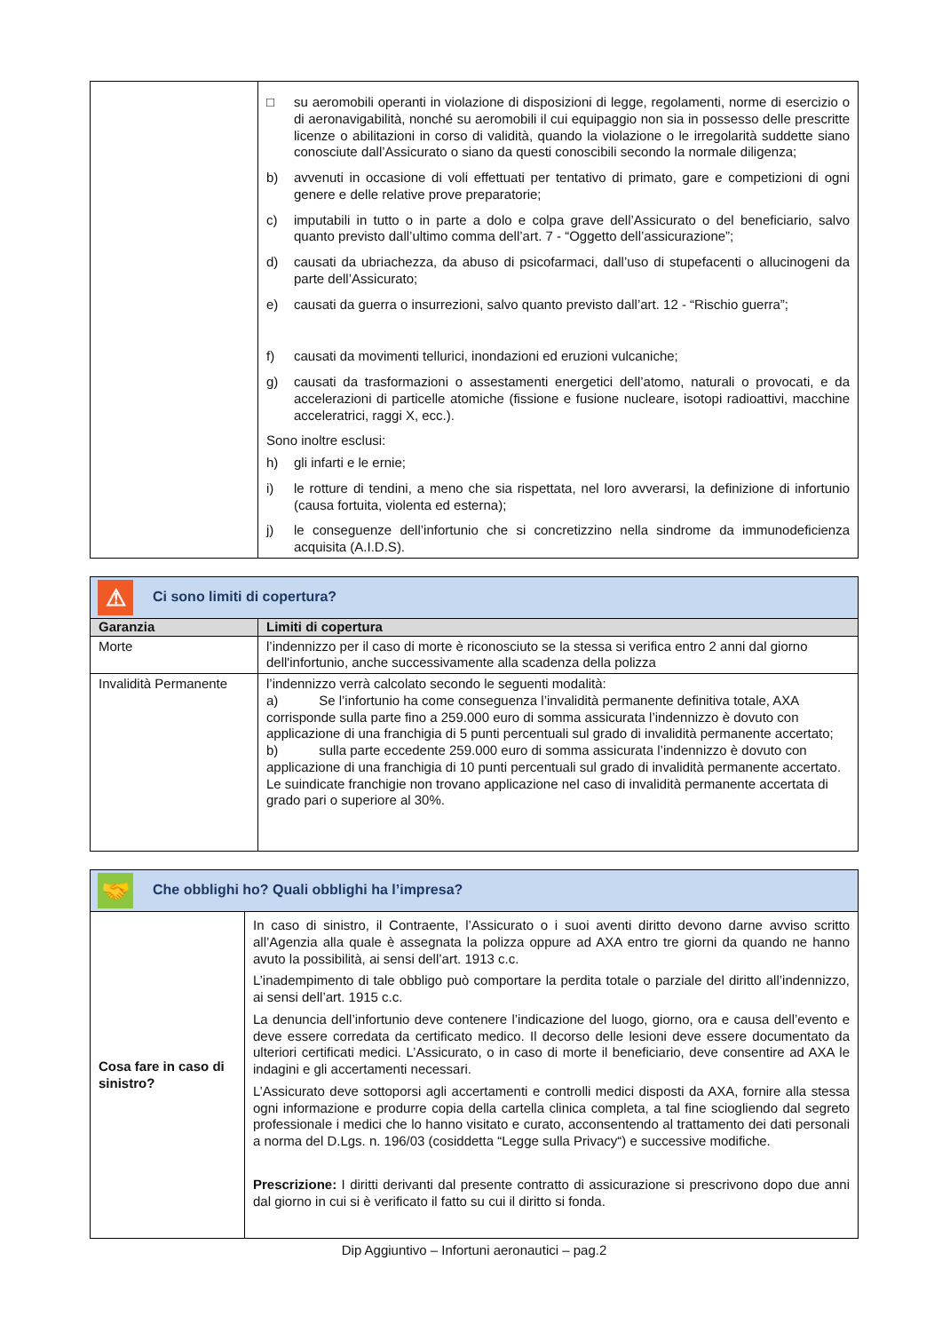| | □ su aeromobili operanti in violazione di disposizioni di legge, regolamenti, norme di esercizio o di aeronavigabilità, nonché su aeromobili il cui equipaggio non sia in possesso delle prescritte licenze o abilitazioni in corso di validità, quando la violazione o le irregolarità suddette siano conosciute dall’Assicurato o siano da questi conoscibili secondo la normale diligenza; b) avvenuti in occasione di voli effettuati per tentativo di primato, gare e competizioni di ogni genere e delle relative prove preparatorie; c) imputabili in tutto o in parte a dolo e colpa grave dell’Assicurato o del beneficiario, salvo quanto previsto dall’ultimo comma dell’art. 7 - “Oggetto dell’assicurazione”; d) causati da ubriachezza, da abuso di psicofarmaci, dall’uso di stupefacenti o allucinogeni da parte dell’Assicurato; e) causati da guerra o insurrezioni, salvo quanto previsto dall’art. 12 - “Rischio guerra”; f) causati da movimenti tellurici, inondazioni ed eruzioni vulcaniche; g) causati da trasformazioni o assestamenti energetici dell’atomo, naturali o provocati, e da accelerazioni di particelle atomiche (fissione e fusione nucleare, isotopi radioattivi, macchine acceleratrici, raggi X, ecc.). Sono inoltre esclusi: h) gli infarti e le ernie; i) le rotture di tendini, a meno che sia rispettata, nel loro avverarsi, la definizione di infortunio (causa fortuita, violenta ed esterna); j) le conseguenze dell’infortunio che si concretizzino nella sindrome da immunodeficienza acquisita (A.I.D.S). |
| ⚠ Ci sono limiti di copertura? | |
| Garanzia | Limiti di copertura |
| Morte | l’indennizzo per il caso di morte è riconosciuto se la stessa si verifica entro 2 anni dal giorno dell'infortunio, anche successivamente alla scadenza della polizza |
| Invalidità Permanente | l’indennizzo verrà calcolato secondo le seguenti modalità: a) Se l’infortunio ha come conseguenza l’invalidità permanente definitiva totale, AXA corrisponde sulla parte fino a 259.000 euro di somma assicurata l’indennizzo è dovuto con applicazione di una franchigia di 5 punti percentuali sul grado di invalidità permanente accertato; b) sulla parte eccedente 259.000 euro di somma assicurata l’indennizzo è dovuto con applicazione di una franchigia di 10 punti percentuali sul grado di invalidità permanente accertato. Le suindicate franchigie non trovano applicazione nel caso di invalidità permanente accertata di grado pari o superiore al 30%. |
| 🤝 Che obblighi ho? Quali obblighi ha l’impresa? | |
| Cosa fare in caso di sinistro? | In caso di sinistro, il Contraente, l’Assicurato o i suoi aventi diritto devono darne avviso scritto all’Agenzia alla quale è assegnata la polizza oppure ad AXA entro tre giorni da quando ne hanno avuto la possibilità, ai sensi dell’art. 1913 c.c. L’inadempimento di tale obbligo può comportare la perdita totale o parziale del diritto all’indennizzo, ai sensi dell’art. 1915 c.c. La denuncia dell’infortunio deve contenere l’indicazione del luogo, giorno, ora e causa dell’evento e deve essere corredata da certificato medico. Il decorso delle lesioni deve essere documentato da ulteriori certificati medici. L’Assicurato, o in caso di morte il beneficiario, deve consentire ad AXA le indagini e gli accertamenti necessari. L’Assicurato deve sottoporsi agli accertamenti e controlli medici disposti da AXA, fornire alla stessa ogni informazione e produrre copia della cartella clinica completa, a tal fine sciogliendo dal segreto professionale i medici che lo hanno visitato e curato, acconsentendo al trattamento dei dati personali a norma del D.Lgs. n. 196/03 (cosiddetta “Legge sulla Privacy“) e successive modifiche. Prescrizione: I diritti derivanti dal presente contratto di assicurazione si prescrivono dopo due anni dal giorno in cui si è verificato il fatto su cui il diritto si fonda. |
Dip Aggiuntivo – Infortuni aeronautici – pag.2